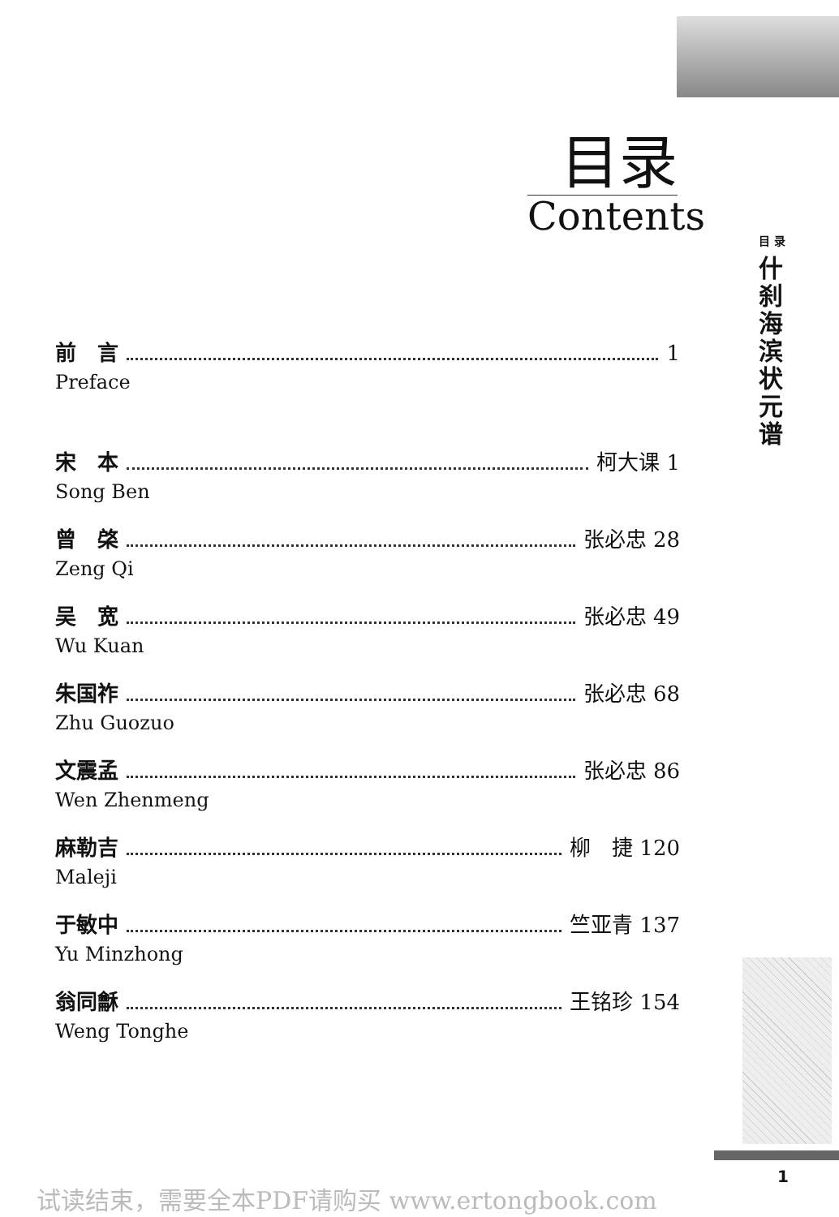目录
Contents
目 录
什刹海滨状元谱
前　言 1
Preface
宋　本 柯大课 1
Song Ben
曾　棨 张必忠 28
Zeng Qi
吴　宽 张必忠 49
Wu Kuan
朱国祚 张必忠 68
Zhu Guozuo
文震孟 张必忠 86
Wen Zhenmeng
麻勒吉 柳　捷 120
Maleji
于敏中 竺亚青 137
Yu Minzhong
翁同龢 王铭珍 154
Weng Tonghe
1
试读结束，需要全本PDF请购买 www.ertongbook.com